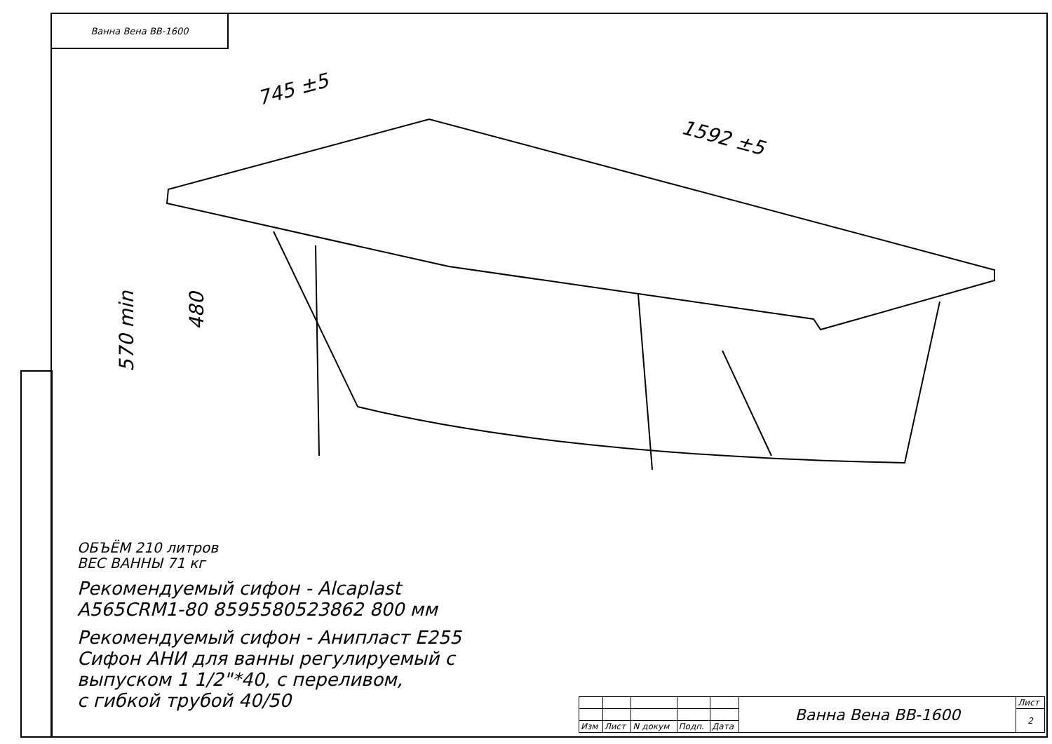Ванна Вена ВВ-1600
745 ±5
1592 ±5
570 min
480
ОБЪЁМ 210 литров
ВЕС ВАННЫ 71 кг
Рекомендуемый сифон - Alcaplast
A565CRM1-80 8595580523862 800 мм
Рекомендуемый сифон - Анипласт Е255
Сифон АНИ для ванны регулируемый с
выпуском 1 1/2"*40, с переливом,
с гибкой трубой 40/50
| | | | | | Ванна Вена ВВ-1600 | Лист |
| | | | | | | 2 |
| Изм | Лист | N докум | Подп. | Дата | | |